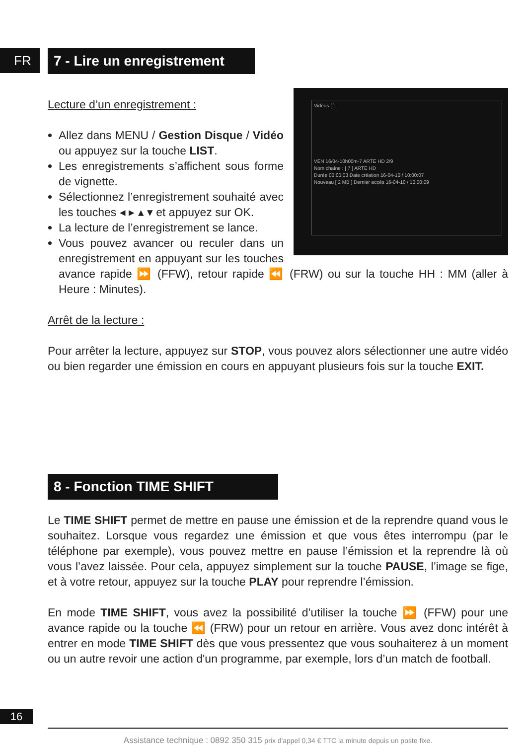FR 7 - Lire un enregistrement
Vidéos [ ]
VEN 16/04-10h00m-7 ARTE HD 2/9
Nom chaîne : [ 7 ] ARTE HD
Durée 00:00:03 Date création 16-04-10 / 10:00:07
Nouveau [ 2 MB ] Dernier accès 16-04-10 / 10:00:09
Lecture d’un enregistrement :
Allez dans MENU / Gestion Disque / Vidéo ou appuyez sur la touche LIST.
Les enregistrements s’affichent sous forme de vignette.
Sélectionnez l’enregistrement souhaité avec les touches ◂ ▸ ▴ ▾ et appuyez sur OK.
La lecture de l’enregistrement se lance.
Vous pouvez avancer ou reculer dans un enregistrement en appuyant sur les touches avance rapide ⏩ (FFW), retour rapide ⏪ (FRW) ou sur la touche HH : MM (aller à Heure : Minutes).
Arrêt de la lecture :
Pour arrêter la lecture, appuyez sur STOP, vous pouvez alors sélectionner une autre vidéo ou bien regarder une émission en cours en appuyant plusieurs fois sur la touche EXIT.
8 - Fonction TIME SHIFT
Le TIME SHIFT permet de mettre en pause une émission et de la reprendre quand vous le souhaitez. Lorsque vous regardez une émission et que vous êtes interrompu (par le téléphone par exemple), vous pouvez mettre en pause l’émission et la reprendre là où vous l’avez laissée. Pour cela, appuyez simplement sur la touche PAUSE, l’image se fige, et à votre retour, appuyez sur la touche PLAY pour reprendre l’émission.
En mode TIME SHIFT, vous avez la possibilité d’utiliser la touche ⏩ (FFW) pour une avance rapide ou la touche ⏪ (FRW) pour un retour en arrière. Vous avez donc intérêt à entrer en mode TIME SHIFT dès que vous pressentez que vous souhaiterez à un moment ou un autre revoir une action d'un programme, par exemple, lors d’un match de football.
16
Assistance technique : 0892 350 315 prix d'appel 0,34 € TTC la minute depuis un poste fixe.